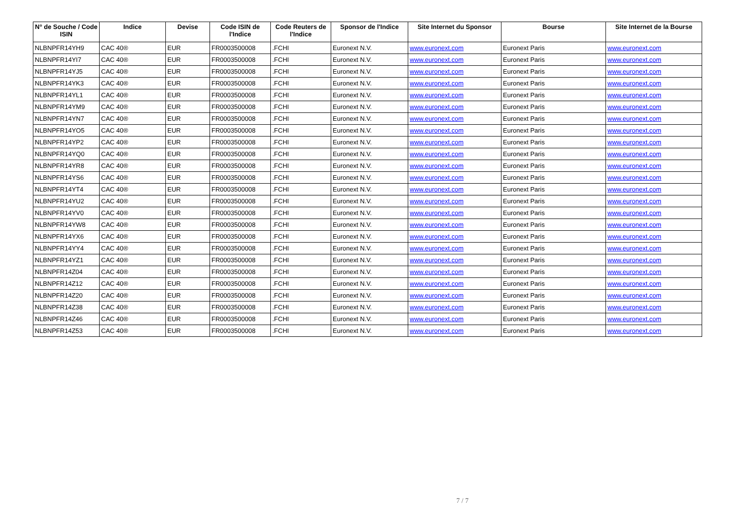| N° de Souche / Code ISIN | Indice | Devise | Code ISIN de l'Indice | Code Reuters de l'Indice | Sponsor de l'Indice | Site Internet du Sponsor | Bourse | Site Internet de la Bourse |
| --- | --- | --- | --- | --- | --- | --- | --- | --- |
| NLBNPFR14YH9 | CAC 40® | EUR | FR0003500008 | .FCHI | Euronext N.V. | www.euronext.com | Euronext Paris | www.euronext.com |
| NLBNPFR14YI7 | CAC 40® | EUR | FR0003500008 | .FCHI | Euronext N.V. | www.euronext.com | Euronext Paris | www.euronext.com |
| NLBNPFR14YJ5 | CAC 40® | EUR | FR0003500008 | .FCHI | Euronext N.V. | www.euronext.com | Euronext Paris | www.euronext.com |
| NLBNPFR14YK3 | CAC 40® | EUR | FR0003500008 | .FCHI | Euronext N.V. | www.euronext.com | Euronext Paris | www.euronext.com |
| NLBNPFR14YL1 | CAC 40® | EUR | FR0003500008 | .FCHI | Euronext N.V. | www.euronext.com | Euronext Paris | www.euronext.com |
| NLBNPFR14YM9 | CAC 40® | EUR | FR0003500008 | .FCHI | Euronext N.V. | www.euronext.com | Euronext Paris | www.euronext.com |
| NLBNPFR14YN7 | CAC 40® | EUR | FR0003500008 | .FCHI | Euronext N.V. | www.euronext.com | Euronext Paris | www.euronext.com |
| NLBNPFR14YO5 | CAC 40® | EUR | FR0003500008 | .FCHI | Euronext N.V. | www.euronext.com | Euronext Paris | www.euronext.com |
| NLBNPFR14YP2 | CAC 40® | EUR | FR0003500008 | .FCHI | Euronext N.V. | www.euronext.com | Euronext Paris | www.euronext.com |
| NLBNPFR14YQ0 | CAC 40® | EUR | FR0003500008 | .FCHI | Euronext N.V. | www.euronext.com | Euronext Paris | www.euronext.com |
| NLBNPFR14YR8 | CAC 40® | EUR | FR0003500008 | .FCHI | Euronext N.V. | www.euronext.com | Euronext Paris | www.euronext.com |
| NLBNPFR14YS6 | CAC 40® | EUR | FR0003500008 | .FCHI | Euronext N.V. | www.euronext.com | Euronext Paris | www.euronext.com |
| NLBNPFR14YT4 | CAC 40® | EUR | FR0003500008 | .FCHI | Euronext N.V. | www.euronext.com | Euronext Paris | www.euronext.com |
| NLBNPFR14YU2 | CAC 40® | EUR | FR0003500008 | .FCHI | Euronext N.V. | www.euronext.com | Euronext Paris | www.euronext.com |
| NLBNPFR14YV0 | CAC 40® | EUR | FR0003500008 | .FCHI | Euronext N.V. | www.euronext.com | Euronext Paris | www.euronext.com |
| NLBNPFR14YW8 | CAC 40® | EUR | FR0003500008 | .FCHI | Euronext N.V. | www.euronext.com | Euronext Paris | www.euronext.com |
| NLBNPFR14YX6 | CAC 40® | EUR | FR0003500008 | .FCHI | Euronext N.V. | www.euronext.com | Euronext Paris | www.euronext.com |
| NLBNPFR14YY4 | CAC 40® | EUR | FR0003500008 | .FCHI | Euronext N.V. | www.euronext.com | Euronext Paris | www.euronext.com |
| NLBNPFR14YZ1 | CAC 40® | EUR | FR0003500008 | .FCHI | Euronext N.V. | www.euronext.com | Euronext Paris | www.euronext.com |
| NLBNPFR14Z04 | CAC 40® | EUR | FR0003500008 | .FCHI | Euronext N.V. | www.euronext.com | Euronext Paris | www.euronext.com |
| NLBNPFR14Z12 | CAC 40® | EUR | FR0003500008 | .FCHI | Euronext N.V. | www.euronext.com | Euronext Paris | www.euronext.com |
| NLBNPFR14Z20 | CAC 40® | EUR | FR0003500008 | .FCHI | Euronext N.V. | www.euronext.com | Euronext Paris | www.euronext.com |
| NLBNPFR14Z38 | CAC 40® | EUR | FR0003500008 | .FCHI | Euronext N.V. | www.euronext.com | Euronext Paris | www.euronext.com |
| NLBNPFR14Z46 | CAC 40® | EUR | FR0003500008 | .FCHI | Euronext N.V. | www.euronext.com | Euronext Paris | www.euronext.com |
| NLBNPFR14Z53 | CAC 40® | EUR | FR0003500008 | .FCHI | Euronext N.V. | www.euronext.com | Euronext Paris | www.euronext.com |
7 / 7